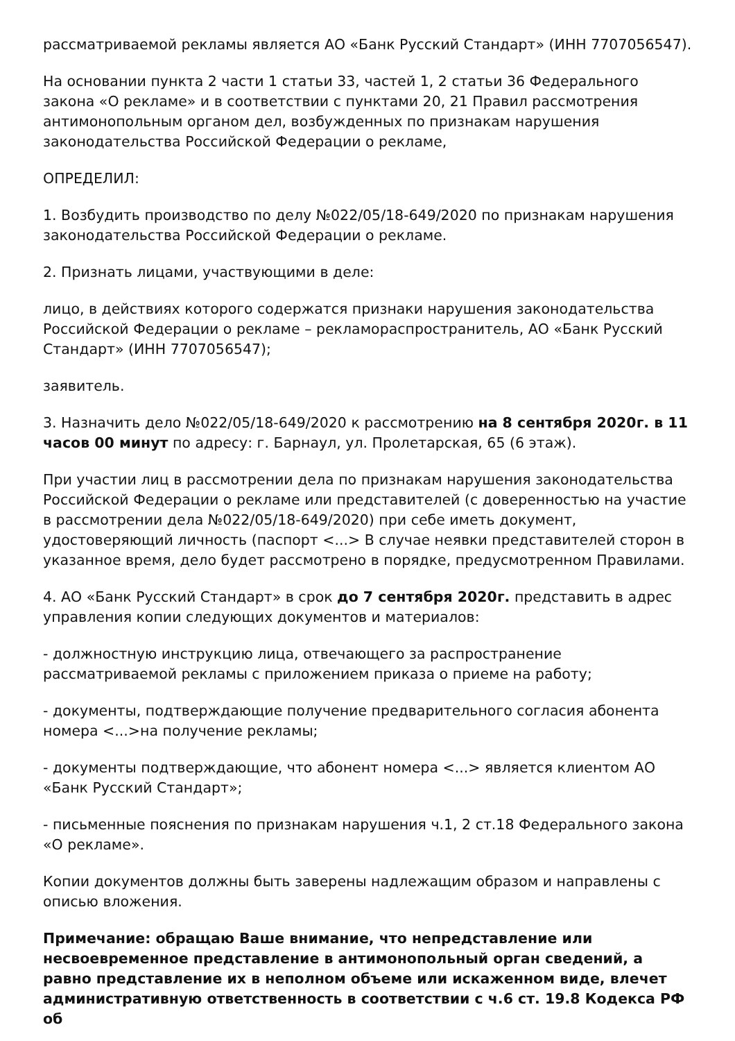рассматриваемой рекламы является АО «Банк Русский Стандарт» (ИНН 7707056547).
На основании пункта 2 части 1 статьи 33, частей 1, 2 статьи 36 Федерального закона «О рекламе» и в соответствии с пунктами 20, 21 Правил рассмотрения антимонопольным органом дел, возбужденных по признакам нарушения законодательства Российской Федерации о рекламе,
ОПРЕДЕЛИЛ:
1. Возбудить производство по делу №022/05/18-649/2020 по признакам нарушения законодательства Российской Федерации о рекламе.
2. Признать лицами, участвующими в деле:
лицо, в действиях которого содержатся признаки нарушения законодательства Российской Федерации о рекламе – рекламораспространитель, АО «Банк Русский Стандарт» (ИНН 7707056547);
заявитель.
3. Назначить дело №022/05/18-649/2020 к рассмотрению на 8 сентября 2020г. в 11 часов 00 минут по адресу: г. Барнаул, ул. Пролетарская, 65 (6 этаж).
При участии лиц в рассмотрении дела по признакам нарушения законодательства Российской Федерации о рекламе или представителей (с доверенностью на участие в рассмотрении дела №022/05/18-649/2020) при себе иметь документ, удостоверяющий личность (паспорт <...> В случае неявки представителей сторон в указанное время, дело будет рассмотрено в порядке, предусмотренном Правилами.
4. АО «Банк Русский Стандарт» в срок до 7 сентября 2020г. представить в адрес управления копии следующих документов и материалов:
- должностную инструкцию лица, отвечающего за распространение рассматриваемой рекламы с приложением приказа о приеме на работу;
- документы, подтверждающие получение предварительного согласия абонента номера <...>на получение рекламы;
- документы подтверждающие, что абонент номера <...> является клиентом АО «Банк Русский Стандарт»;
- письменные пояснения по признакам нарушения ч.1, 2 ст.18 Федерального закона «О рекламе».
Копии документов должны быть заверены надлежащим образом и направлены с описью вложения.
Примечание: обращаю Ваше внимание, что непредставление или несвоевременное представление в антимонопольный орган сведений, а равно представление их в неполном объеме или искаженном виде, влечет административную ответственность в соответствии с ч.6 ст. 19.8 Кодекса РФ об